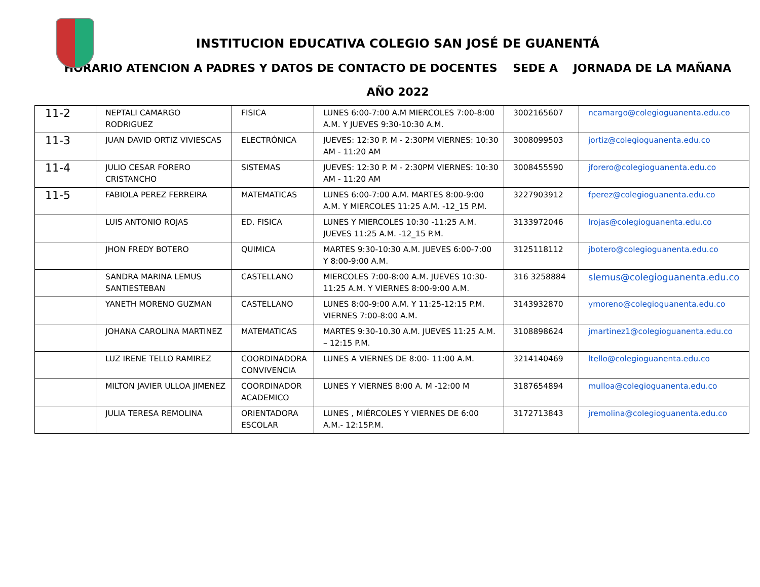INSTITUCION EDUCATIVA COLEGIO SAN JOSÉ DE GUANENTÁ
HORARIO ATENCION A PADRES Y DATOS DE CONTACTO DE DOCENTES SEDE A JORNADA DE LA MAÑANA
AÑO 2022
| 11-2 | NEPTALI CAMARGO RODRIGUEZ | FISICA | LUNES 6:00-7:00 A.M MIERCOLES 7:00-8:00 A.M. Y JUEVES 9:30-10:30 A.M. | 3002165607 | ncamargo@colegioguanenta.edu.co |
| 11-3 | JUAN DAVID ORTIZ VIVIESCAS | ELECTRÓNICA | JUEVES: 12:30 P. M - 2:30PM VIERNES: 10:30 AM - 11:20 AM | 3008099503 | jortiz@colegioguanenta.edu.co |
| 11-4 | JULIO CESAR FORERO CRISTANCHO | SISTEMAS | JUEVES: 12:30 P. M - 2:30PM VIERNES: 10:30 AM - 11:20 AM | 3008455590 | jforero@colegioguanenta.edu.co |
| 11-5 | FABIOLA PEREZ FERREIRA | MATEMATICAS | LUNES 6:00-7:00 A.M. MARTES 8:00-9:00 A.M. Y MIERCOLES 11:25 A.M. -12_15 P.M. | 3227903912 | fperez@colegioguanenta.edu.co |
| | LUIS ANTONIO ROJAS | ED. FISICA | LUNES Y MIERCOLES 10:30 -11:25 A.M. JUEVES 11:25 A.M. -12_15 P.M. | 3133972046 | lrojas@colegioguanenta.edu.co |
| | JHON FREDY BOTERO | QUIMICA | MARTES 9:30-10:30 A.M. JUEVES 6:00-7:00 Y 8:00-9:00 A.M. | 3125118112 | jbotero@colegioguanenta.edu.co |
| | SANDRA MARINA LEMUS SANTIESTEBAN | CASTELLANO | MIERCOLES 7:00-8:00 A.M. JUEVES 10:30-11:25 A.M. Y VIERNES 8:00-9:00 A.M. | 316 3258884 | slemus@colegioguanenta.edu.co |
| | YANETH MORENO GUZMAN | CASTELLANO | LUNES 8:00-9:00 A.M. Y 11:25-12:15 P.M. VIERNES 7:00-8:00 A.M. | 3143932870 | ymoreno@colegioguanenta.edu.co |
| | JOHANA CAROLINA MARTINEZ | MATEMATICAS | MARTES 9:30-10.30 A.M. JUEVES 11:25 A.M. – 12:15 P.M. | 3108898624 | jmartinez1@colegioguanenta.edu.co |
| | LUZ IRENE TELLO RAMIREZ | COORDINADORA CONVIVENCIA | LUNES A VIERNES DE 8:00- 11:00 A.M. | 3214140469 | ltello@colegioguanenta.edu.co |
| | MILTON JAVIER ULLOA JIMENEZ | COORDINADOR ACADEMICO | LUNES Y VIERNES 8:00 A. M -12:00 M | 3187654894 | mulloa@colegioguanenta.edu.co |
| | JULIA TERESA REMOLINA | ORIENTADORA ESCOLAR | LUNES , MIÉRCOLES Y VIERNES DE 6:00 A.M.- 12:15P.M. | 3172713843 | jremolina@colegioguanenta.edu.co |